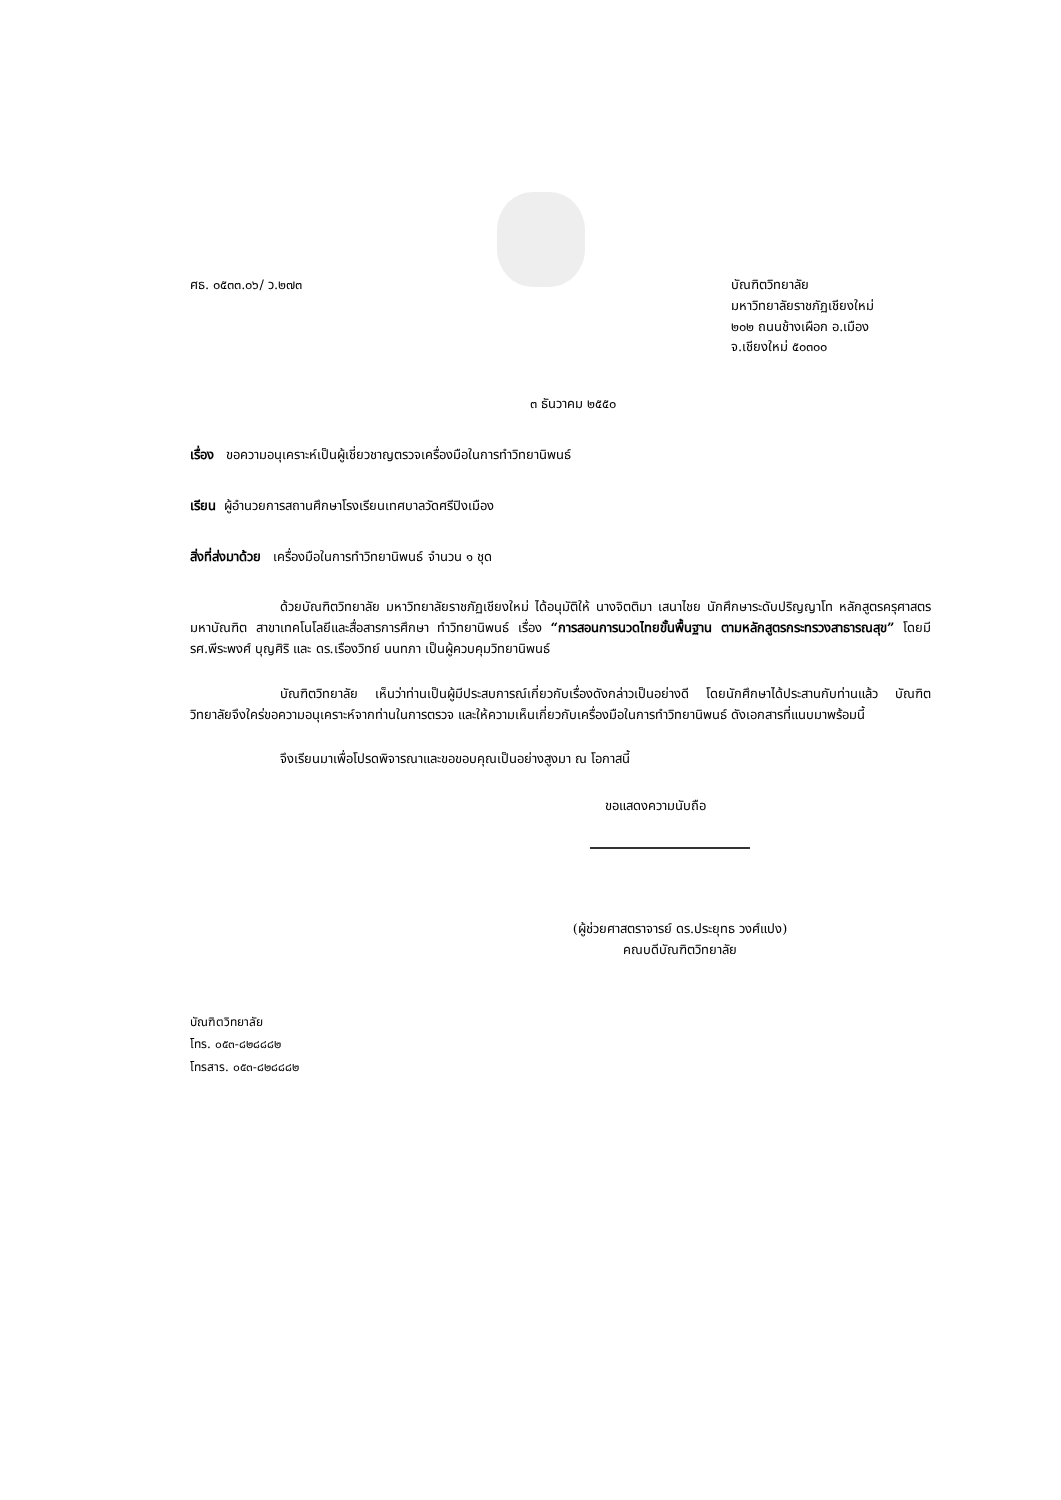ศธ. ๐๕๓๓.๐๖/ ว.๒๗๓ บัณฑิตวิทยาลัย
มหาวิทยาลัยราชภัฏเชียงใหม่
๒๐๒ ถนนช้างเผือก อ.เมือง
จ.เชียงใหม่ ๕๐๓๐๐
๓ ธันวาคม ๒๕๕๐
เรื่อง ขอความอนุเคราะห์เป็นผู้เชี่ยวชาญตรวจเครื่องมือในการทำวิทยานิพนธ์
เรียน ผู้อำนวยการสถานศึกษาโรงเรียนเทศบาลวัดศรีปิงเมือง
สิ่งที่ส่งมาด้วย เครื่องมือในการทำวิทยานิพนธ์ จำนวน ๑ ชุด
ด้วยบัณฑิตวิทยาลัย มหาวิทยาลัยราชภัฏเชียงใหม่ ได้อนุมัติให้ นางจิตติมา เสนาไชย นักศึกษาระดับปริญญาโท หลักสูตรครุศาสตรมหาบัณฑิต สาขาเทคโนโลยีและสื่อสารการศึกษา ทำวิทยานิพนธ์ เรื่อง “การสอนการนวดไทยขั้นพื้นฐาน ตามหลักสูตรกระทรวงสาธารณสุข” โดยมี รศ.พีระพงศ์ บุญศิริ และ ดร.เรืองวิทย์ นนทภา เป็นผู้ควบคุมวิทยานิพนธ์
บัณฑิตวิทยาลัย เห็นว่าท่านเป็นผู้มีประสบการณ์เกี่ยวกับเรื่องดังกล่าวเป็นอย่างดี โดยนักศึกษาได้ประสานกับท่านแล้ว บัณฑิตวิทยาลัยจึงใคร่ขอความอนุเคราะห์จากท่านในการตรวจ และให้ความเห็นเกี่ยวกับเครื่องมือในการทำวิทยานิพนธ์ ดังเอกสารที่แนบมาพร้อมนี้
จึงเรียนมาเพื่อโปรดพิจารณาและขอขอบคุณเป็นอย่างสูงมา ณ โอกาสนี้
ขอแสดงความนับถือ
(ผู้ช่วยศาสตราจารย์ ดร.ประยุทธ วงศ์แปง)
คณบดีบัณฑิตวิทยาลัย
บัณฑิตวิทยาลัย
โทร. ๐๕๓-๘๒๘๘๘๒
โทรสาร. ๐๕๓-๘๒๘๘๘๒